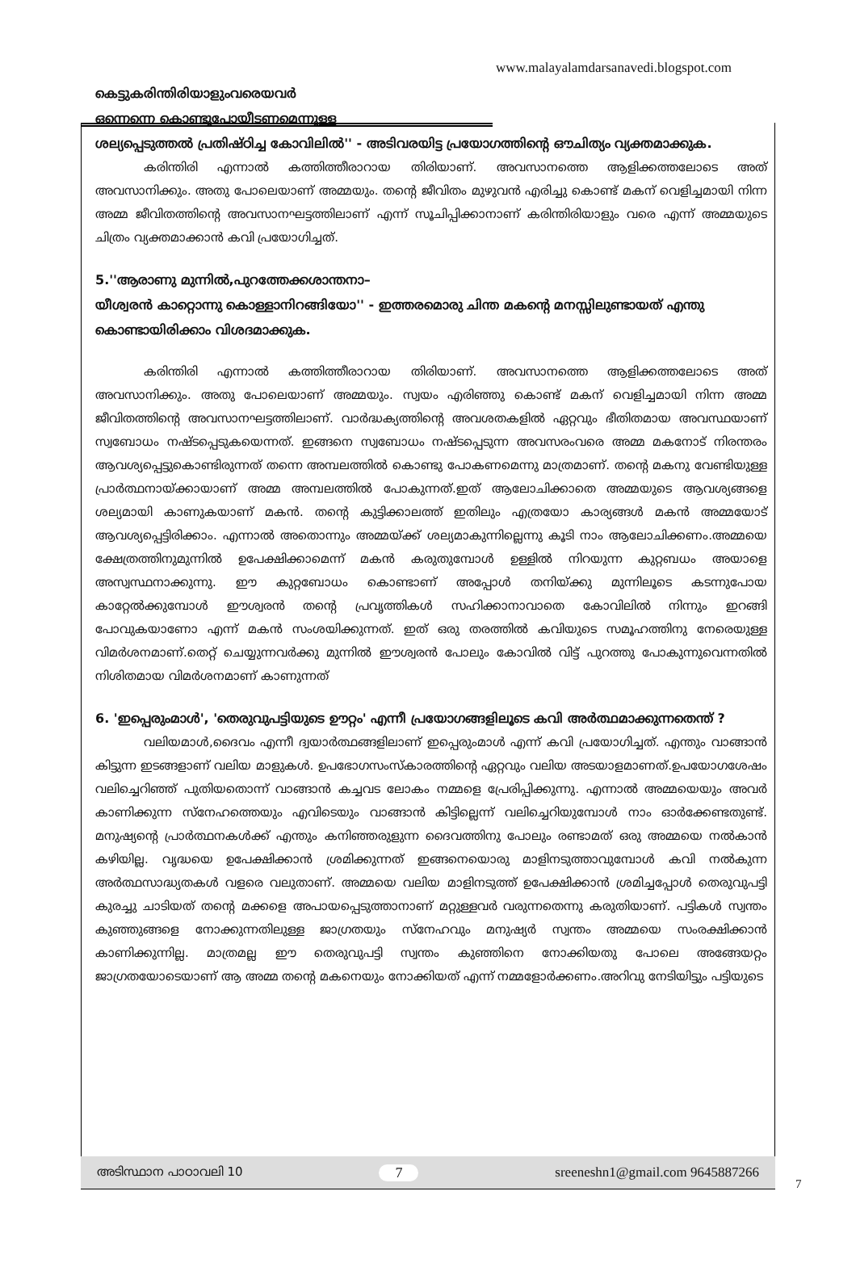www.malayalamdarsanavedi.blogspot.com
കെട്ടുകരിന്തിരിയാളുംവരെയവർ
ഒന്നെന്നെ കൊണ്ടുപോയീടണമെന്നുള്ള
ശല്യപ്പെടുത്തൽ പ്രതിഷ്ഠിച്ച കോവിലിൽ'' - അടിവരയിട്ട പ്രയോഗത്തിന്റെ ഔചിത്യം വ്യക്തമാക്കുക.
കരിന്തിരി എന്നാൽ കത്തിത്തീരാറായ തിരിയാണ്. അവസാനത്തെ ആളിക്കത്തലോടെ അത് അവസാനിക്കും. അതു പോലെയാണ് അമ്മയും. തന്റെ ജീവിതം മുഴുവൻ എരിച്ചു കൊണ്ട് മകന് വെളിച്ചമായി നിന്ന അമ്മ ജീവിതത്തിന്റെ അവസാനഘട്ടത്തിലാണ് എന്ന് സൂചിപ്പിക്കാനാണ് കരിന്തിരിയാളും വരെ എന്ന് അമ്മയുടെ ചിത്രം വ്യക്തമാക്കാൻ കവി പ്രയോഗിച്ചത്.
5.''ആരാണു മുന്നിൽ,പുറത്തേക്കശാന്തനാ–
യീശ്വരൻ കാറ്റൊന്നു കൊള്ളാനിറങ്ങിയോ'' - ഇത്തരമൊരു ചിന്ത മകന്റെ മനസ്സിലുണ്ടായത് എന്തു കൊണ്ടായിരിക്കാം വിശദമാക്കുക.
കരിന്തിരി എന്നാൽ കത്തിത്തീരാറായ തിരിയാണ്. അവസാനത്തെ ആളിക്കത്തലോടെ അത് അവസാനിക്കും. അതു പോലെയാണ് അമ്മയും. സ്വയം എരിഞ്ഞു കൊണ്ട് മകന് വെളിച്ചമായി നിന്ന അമ്മ ജീവിതത്തിന്റെ അവസാനഘട്ടത്തിലാണ്. വാർദ്ധക്യത്തിന്റെ അവശതകളിൽ ഏറ്റവും ഭീതിതമായ അവസ്ഥയാണ് സ്വബോധം നഷ്ടപ്പെടുകയെന്നത്. ഇങ്ങനെ സ്വബോധം നഷ്ടപ്പെടുന്ന അവസരംവരെ അമ്മ മകനോട് നിരന്തരം ആവശ്യപ്പെട്ടുകൊണ്ടിരുന്നത് തന്നെ അമ്പലത്തിൽ കൊണ്ടു പോകണമെന്നു മാത്രമാണ്. തന്റെ മകനു വേണ്ടിയുള്ള പ്രാർത്ഥനായ്ക്കായാണ് അമ്മ അമ്പലത്തിൽ പോകുന്നത്.ഇത് ആലോചിക്കാതെ അമ്മയുടെ ആവശ്യങ്ങളെ ശല്യമായി കാണുകയാണ് മകൻ. തന്റെ കുട്ടിക്കാലത്ത് ഇതിലും എത്രയോ കാര്യങ്ങൾ മകൻ അമ്മയോട് ആവശ്യപ്പെട്ടിരിക്കാം. എന്നാൽ അതൊന്നും അമ്മയ്ക്ക് ശല്യമാകുന്നില്ലെന്നു കൂടി നാം ആലോചിക്കണം.അമ്മയെ ക്ഷേത്രത്തിനുമുന്നിൽ ഉപേക്ഷിക്കാമെന്ന് മകൻ കരുതുമ്പോൾ ഉള്ളിൽ നിറയുന്ന കുറ്റബധം അയാളെ അസ്വസ്ഥനാക്കുന്നു. ഈ കുറ്റബോധം കൊണ്ടാണ് അപ്പോൾ തനിയ്ക്കു മുന്നിലൂടെ കടന്നുപോയ കാറ്റേൽക്കുമ്പോൾ ഈശ്വരൻ തന്റെ പ്രവൃത്തികൾ സഹിക്കാനാവാതെ കോവിലിൽ നിന്നും ഇറങ്ങി പോവുകയാണോ എന്ന് മകൻ സംശയിക്കുന്നത്. ഇത് ഒരു തരത്തിൽ കവിയുടെ സമൂഹത്തിനു നേരെയുള്ള വിമർശനമാണ്.തെറ്റ് ചെയ്യുന്നവർക്കു മുന്നിൽ ഈശ്വരൻ പോലും കോവിൽ വിട്ട് പുറത്തു പോകുന്നുവെന്നതിൽ നിശിതമായ വിമർശനമാണ് കാണുന്നത്
6. 'ഇപ്പെരുംമാൾ', 'തെരുവുപട്ടിയുടെ ഊറ്റം' എന്നീ പ്രയോഗങ്ങളിലൂടെ കവി അർത്ഥമാക്കുന്നതെന്ത് ?
വലിയമാൾ,ദൈവം എന്നീ ദ്വയാർത്ഥങ്ങളിലാണ് ഇപ്പെരുംമാൾ എന്ന് കവി പ്രയോഗിച്ചത്. എന്തും വാങ്ങാൻ കിട്ടുന്ന ഇടങ്ങളാണ് വലിയ മാളുകൾ. ഉപഭോഗസംസ്കാരത്തിന്റെ ഏറ്റവും വലിയ അടയാളമാണത്.ഉപയോഗശേഷം വലിച്ചെറിഞ്ഞ് പുതിയതൊന്ന് വാങ്ങാൻ കച്ചവട ലോകം നമ്മളെ പ്രേരിപ്പിക്കുന്നു. എന്നാൽ അമ്മയെയും അവർ കാണിക്കുന്ന സ്നേഹത്തെയും എവിടെയും വാങ്ങാൻ കിട്ടില്ലെന്ന് വലിച്ചെറിയുമ്പോൾ നാം ഓർക്കേണ്ടതുണ്ട്. മനുഷ്യന്റെ പ്രാർത്ഥനകൾക്ക് എന്തും കനിഞ്ഞരുളുന്ന ദൈവത്തിനു പോലും രണ്ടാമത് ഒരു അമ്മയെ നൽകാൻ കഴിയില്ല. വൃദ്ധയെ ഉപേക്ഷിക്കാൻ ശ്രമിക്കുന്നത് ഇങ്ങനെയൊരു മാളിനടുത്താവുമ്പോൾ കവി നൽകുന്ന അർത്ഥസാദ്ധ്യതകൾ വളരെ വലുതാണ്. അമ്മയെ വലിയ മാളിനടുത്ത് ഉപേക്ഷിക്കാൻ ശ്രമിച്ചപ്പോൾ തെരുവുപട്ടി കുരച്ചു ചാടിയത് തന്റെ മക്കളെ അപായപ്പെടുത്താനാണ് മറ്റുള്ളവർ വരുന്നതെന്നു കരുതിയാണ്. പട്ടികൾ സ്വന്തം കുഞ്ഞുങ്ങളെ നോക്കുന്നതിലുള്ള ജാഗ്രതയും സ്നേഹവും മനുഷ്യർ സ്വന്തം അമ്മയെ സംരക്ഷിക്കാൻ കാണിക്കുന്നില്ല. മാത്രമല്ല ഈ തെരുവുപട്ടി സ്വന്തം കുഞ്ഞിനെ നോക്കിയതു പോലെ അങ്ങേയറ്റം ജാഗ്രതയോടെയാണ് ആ അമ്മ തന്റെ മകനെയും നോക്കിയത് എന്ന് നമ്മളോർക്കണം.അറിവു നേടിയിട്ടും പട്ടിയുടെ
അടിസ്ഥാന പാഠാവലി 10 7 sreeneshn1@gmail.com 9645887266
7